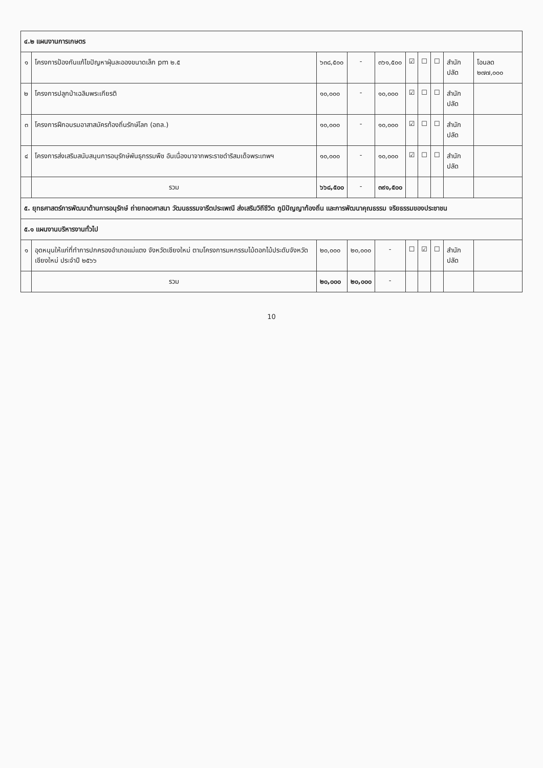| ๔.๒ แผนงานการเกษตร | | | | | | | | | |
| ๑ | โครงการป้องกันแก้ไขปัญหาฝุ่นละอองขนาดเล็ก pm ๒.๕ | ๖๓๘,๕๐๐ | - | ๓๖๑,๕๐๐ | ☑ | ☐ | ☐ | สำนักปลัด | โอนลด ๒๗๗,๐๐๐ |
| ๒ | โครงการปลูกป่าเฉลิมพระเกียรติ | ๑๐,๐๐๐ | - | ๑๐,๐๐๐ | ☑ | ☐ | ☐ | สำนักปลัด | |
| ๓ | โครงการฝึกอบรมอาสาสมัครท้องถิ่นรักษ์โลก (อถล.) | ๑๐,๐๐๐ | - | ๑๐,๐๐๐ | ☑ | ☐ | ☐ | สำนักปลัด | |
| ๔ | โครงการส่งเสริมสนับสนุนการอนุรักษ์พันธุกรรมพืช อันเนื่องมาจากพระราชดำริสมเด็จพระเทพฯ | ๑๐,๐๐๐ | - | ๑๐,๐๐๐ | ☑ | ☐ | ☐ | สำนักปลัด | |
| | รวม | ๖๖๘,๕๐๐ | - | ๓๙๑,๕๐๐ | | | | | |
| ๕. ยุทธศาสตร์การพัฒนาด้านการอนุรักษ์ ถ่ายทอดศาสนา วัฒนธรรมจารีตประเพณี ส่งเสริมวิถีชีวิต ภูมิปัญญาท้องถิ่น และการพัฒนาคุณธรรม จริยธรรมของประชาชน | | | | | | | | | |
| ๕.๑ แผนงานบริหารงานทั่วไป | | | | | | | | | |
| ๑ | อุดหนุนให้แก่ที่ทำการปกครองอำเภอแม่แตง จังหวัดเชียงใหม่ ตามโครงการมหกรรมไม้ดอกไม้ประดับจังหวัดเชียงใหม่ ประจำปี ๒๕๖๖ | ๒๐,๐๐๐ | ๒๐,๐๐๐ | - | ☐ | ☑ | ☐ | สำนักปลัด | |
| | รวม | ๒๐,๐๐๐ | ๒๐,๐๐๐ | - | | | | | |
10